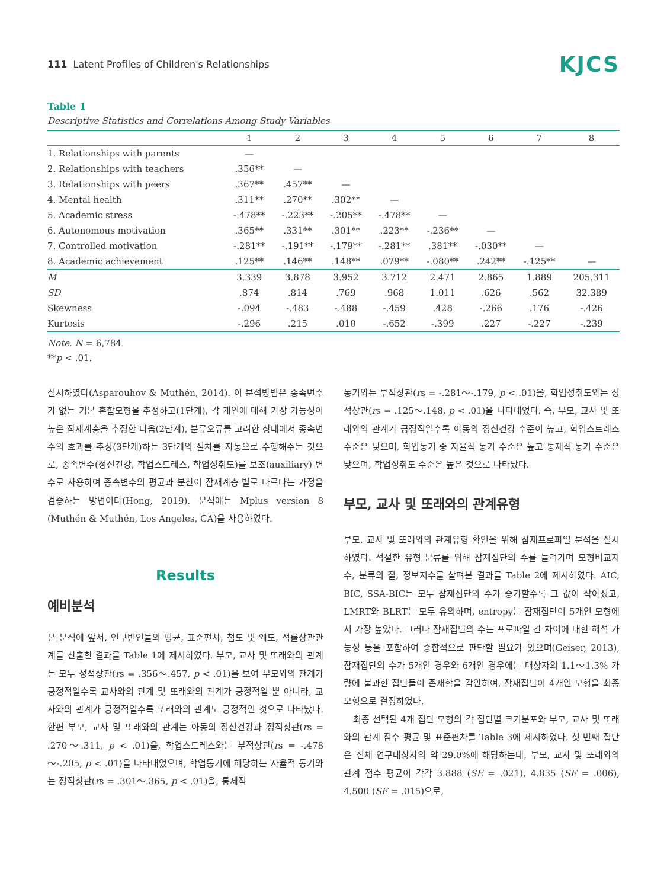111 Latent Profiles of Children's Relationships
KJCS
Table 1
Descriptive Statistics and Correlations Among Study Variables
| | 1 | 2 | 3 | 4 | 5 | 6 | 7 | 8 |
| --- | --- | --- | --- | --- | --- | --- | --- | --- |
| 1. Relationships with parents | — | | | | | | | |
| 2. Relationships with teachers | .356** | — | | | | | | |
| 3. Relationships with peers | .367** | .457** | — | | | | | |
| 4. Mental health | .311** | .270** | .302** | — | | | | |
| 5. Academic stress | -.478** | -.223** | -.205** | -.478** | — | | | |
| 6. Autonomous motivation | .365** | .331** | .301** | .223** | -.236** | — | | |
| 7. Controlled motivation | -.281** | -.191** | -.179** | -.281** | .381** | -.030** | — | |
| 8. Academic achievement | .125** | .146** | .148** | .079** | -.080** | .242** | -.125** | — |
| M | 3.339 | 3.878 | 3.952 | 3.712 | 2.471 | 2.865 | 1.889 | 205.311 |
| SD | .874 | .814 | .769 | .968 | 1.011 | .626 | .562 | 32.389 |
| Skewness | -.094 | -.483 | -.488 | -.459 | .428 | -.266 | .176 | -.426 |
| Kurtosis | -.296 | .215 | .010 | -.652 | -.399 | .227 | -.227 | -.239 |
Note. N = 6,784.
**p < .01.
실시하였다(Asparouhov & Muthén, 2014). 이 분석방법은 종속변수가 없는 기본 혼합모형을 추정하고(1단계), 각 개인에 대해 가장 가능성이 높은 잠재계층을 추정한 다음(2단계), 분류오류를 고려한 상태에서 종속변수의 효과를 추정(3단계)하는 3단계의 절차를 자동으로 수행해주는 것으로, 종속변수(정신건강, 학업스트레스, 학업성취도)를 보조(auxiliary) 변수로 사용하여 종속변수의 평균과 분산이 잠재계층 별로 다르다는 가정을 검증하는 방법이다(Hong, 2019). 분석에는 Mplus version 8 (Muthén & Muthén, Los Angeles, CA)을 사용하였다.
Results
예비분석
본 분석에 앞서, 연구변인들의 평균, 표준편차, 첨도 및 왜도, 적률상관관계를 산출한 결과를 Table 1에 제시하였다. 부모, 교사 및 또래와의 관계는 모두 정적상관(rs = .356～.457, p < .01)을 보여 부모와의 관계가 긍정적일수록 교사와의 관계 및 또래와의 관계가 긍정적일 뿐 아니라, 교사와의 관계가 긍정적일수록 또래와의 관계도 긍정적인 것으로 나타났다. 한편 부모, 교사 및 또래와의 관계는 아동의 정신건강과 정적상관(rs = .270～.311, p < .01)을, 학업스트레스와는 부적상관(rs = -.478～-.205, p < .01)을 나타내었으며, 학업동기에 해당하는 자율적 동기와는 정적상관(rs = .301～.365, p < .01)을, 통제적
동기와는 부적상관(rs = -.281～-.179, p < .01)을, 학업성취도와는 정적상관(rs = .125～.148, p < .01)을 나타내었다. 즉, 부모, 교사 및 또래와의 관계가 긍정적일수록 아동의 정신건강 수준이 높고, 학업스트레스 수준은 낮으며, 학업동기 중 자율적 동기 수준은 높고 통제적 동기 수준은 낮으며, 학업성취도 수준은 높은 것으로 나타났다.
부모, 교사 및 또래와의 관계유형
부모, 교사 및 또래와의 관계유형 확인을 위해 잠재프로파일 분석을 실시하였다. 적절한 유형 분류를 위해 잠재집단의 수를 늘려가며 모형비교지수, 분류의 질, 정보지수를 살펴본 결과를 Table 2에 제시하였다. AIC, BIC, SSA-BIC는 모두 잠재집단의 수가 증가할수록 그 값이 작아졌고, LMRT와 BLRT는 모두 유의하며, entropy는 잠재집단이 5개인 모형에서 가장 높았다. 그러나 잠재집단의 수는 프로파일 간 차이에 대한 해석 가능성 등을 포함하여 종합적으로 판단할 필요가 있으며(Geiser, 2013), 잠재집단의 수가 5개인 경우와 6개인 경우에는 대상자의 1.1～1.3% 가량에 불과한 집단들이 존재함을 감안하여, 잠재집단이 4개인 모형을 최종모형으로 결정하였다.
최종 선택된 4개 집단 모형의 각 집단별 크기분포와 부모, 교사 및 또래와의 관계 점수 평균 및 표준편차를 Table 3에 제시하였다. 첫 번째 집단은 전체 연구대상자의 약 29.0%에 해당하는데, 부모, 교사 및 또래와의 관계 점수 평균이 각각 3.888 (SE = .021), 4.835 (SE = .006), 4.500 (SE = .015)으로,